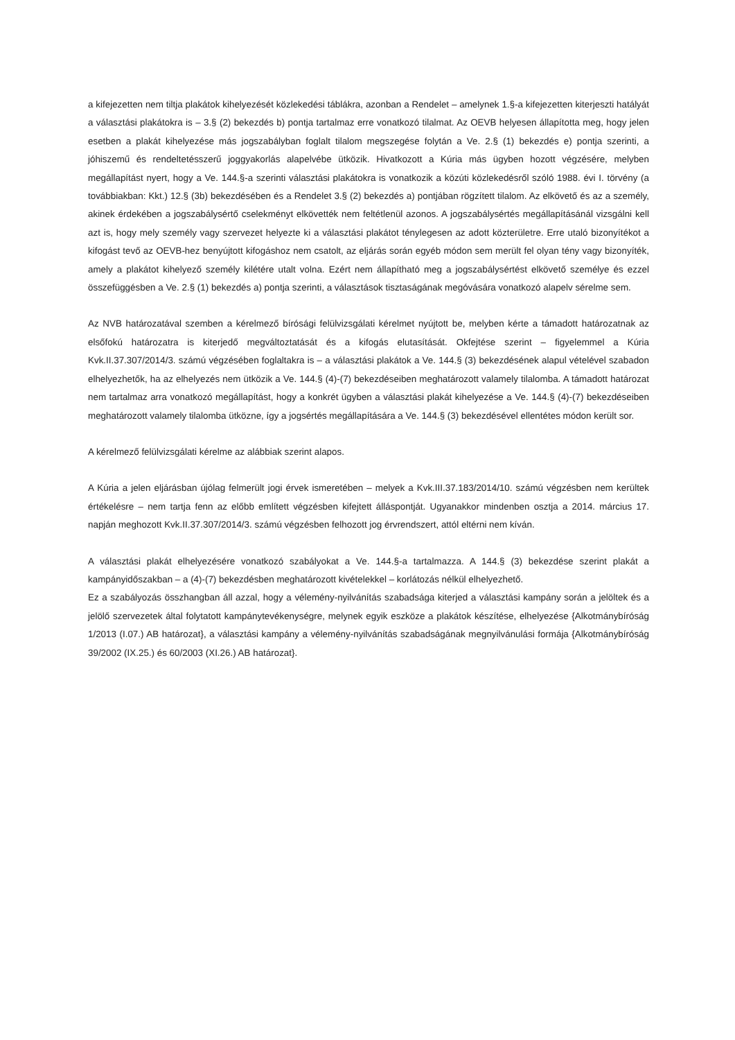a kifejezetten nem tiltja plakátok kihelyezését közlekedési táblákra, azonban a Rendelet – amelynek 1.§-a kifejezetten kiterjeszti hatályát a választási plakátokra is – 3.§ (2) bekezdés b) pontja tartalmaz erre vonatkozó tilalmat. Az OEVB helyesen állapította meg, hogy jelen esetben a plakát kihelyezése más jogszabályban foglalt tilalom megszegése folytán a Ve. 2.§ (1) bekezdés e) pontja szerinti, a jóhiszemű és rendeltetésszerű joggyakorlás alapelvébe ütközik. Hivatkozott a Kúria más ügyben hozott végzésére, melyben megállapítást nyert, hogy a Ve. 144.§-a szerinti választási plakátokra is vonatkozik a közúti közlekedésről szóló 1988. évi I. törvény (a továbbiakban: Kkt.) 12.§ (3b) bekezdésében és a Rendelet 3.§ (2) bekezdés a) pontjában rögzített tilalom. Az elkövető és az a személy, akinek érdekében a jogszabálysértő cselekményt elkövették nem feltétlenül azonos. A jogszabálysértés megállapításánál vizsgálni kell azt is, hogy mely személy vagy szervezet helyezte ki a választási plakátot ténylegesen az adott közterületre. Erre utaló bizonyítékot a kifogást tevő az OEVB-hez benyújtott kifogáshoz nem csatolt, az eljárás során egyéb módon sem merült fel olyan tény vagy bizonyíték, amely a plakátot kihelyező személy kilétére utalt volna. Ezért nem állapítható meg a jogszabálysértést elkövető személye és ezzel összefüggésben a Ve. 2.§ (1) bekezdés a) pontja szerinti, a választások tisztaságának megóvására vonatkozó alapelv sérelme sem.
Az NVB határozatával szemben a kérelmező bírósági felülvizsgálati kérelmet nyújtott be, melyben kérte a támadott határozatnak az elsőfokú határozatra is kiterjedő megváltoztatását és a kifogás elutasítását. Okfejtése szerint – figyelemmel a Kúria Kvk.II.37.307/2014/3. számú végzésében foglaltakra is – a választási plakátok a Ve. 144.§ (3) bekezdésének alapul vételével szabadon elhelyezhetők, ha az elhelyezés nem ütközik a Ve. 144.§ (4)-(7) bekezdéseiben meghatározott valamely tilalomba. A támadott határozat nem tartalmaz arra vonatkozó megállapítást, hogy a konkrét ügyben a választási plakát kihelyezése a Ve. 144.§ (4)-(7) bekezdéseiben meghatározott valamely tilalomba ütközne, így a jogsértés megállapítására a Ve. 144.§ (3) bekezdésével ellentétes módon került sor.
A kérelmező felülvizsgálati kérelme az alábbiak szerint alapos.
A Kúria a jelen eljárásban újólag felmerült jogi érvek ismeretében – melyek a Kvk.III.37.183/2014/10. számú végzésben nem kerültek értékelésre – nem tartja fenn az előbb említett végzésben kifejtett álláspontját. Ugyanakkor mindenben osztja a 2014. március 17. napján meghozott Kvk.II.37.307/2014/3. számú végzésben felhozott jog érvrendszert, attól eltérni nem kíván.
A választási plakát elhelyezésére vonatkozó szabályokat a Ve. 144.§-a tartalmazza. A 144.§ (3) bekezdése szerint plakát a kampányidőszakban – a (4)-(7) bekezdésben meghatározott kivételekkel – korlátozás nélkül elhelyezhető.
Ez a szabályozás összhangban áll azzal, hogy a vélemény-nyilvánítás szabadsága kiterjed a választási kampány során a jelöltek és a jelölő szervezetek által folytatott kampánytevékenységre, melynek egyik eszköze a plakátok készítése, elhelyezése {Alkotmánybíróság 1/2013 (I.07.) AB határozat}, a választási kampány a vélemény-nyilvánítás szabadságának megnyilvánulási formája {Alkotmánybíróság 39/2002 (IX.25.) és 60/2003 (XI.26.) AB határozat}.